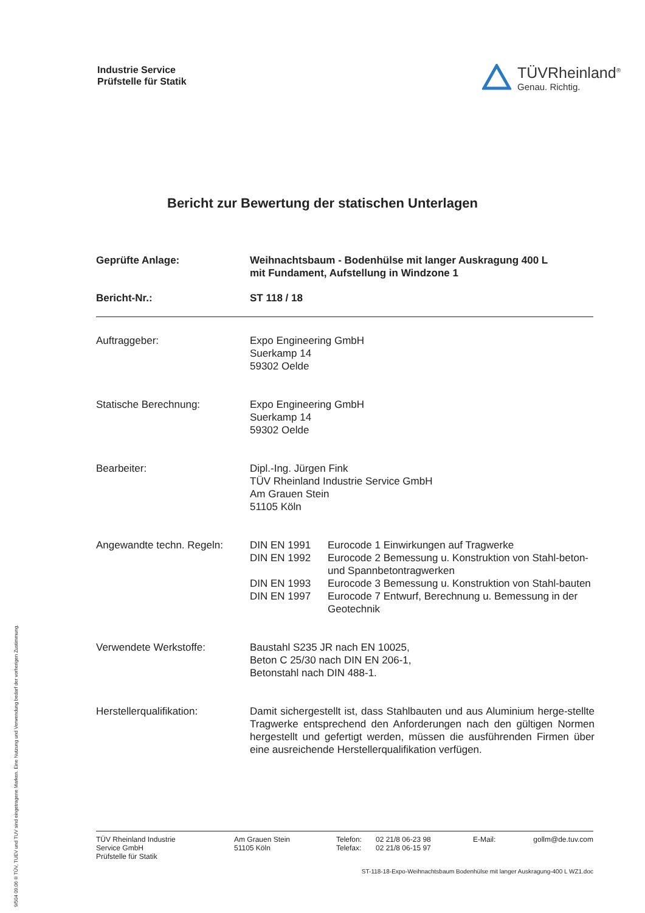Industrie Service
Prüfstelle für Statik
TÜVRheinland<sup>®</sup>
Genau. Richtig.
Bericht zur Bewertung der statischen Unterlagen
| Geprüfte Anlage: | Weihnachtsbaum - Bodenhülse mit langer Auskragung 400 L mit Fundament, Aufstellung in Windzone 1 |
| Bericht-Nr.: | ST 118 / 18 |
| Auftraggeber: | Expo Engineering GmbH Suerkamp 14 59302 Oelde |
| Statische Berechnung: | Expo Engineering GmbH Suerkamp 14 59302 Oelde |
| Bearbeiter: | Dipl.-Ing. Jürgen Fink TÜV Rheinland Industrie Service GmbH Am Grauen Stein 51105 Köln |
| Angewandte techn. Regeln: | / DIN EN 1991 / Eurocode 1 Einwirkungen auf Tragwerke / / DIN EN 1992 / Eurocode 2 Bemessung u. Konstruktion von Stahl-beton- und Spannbetontragwerken / / DIN EN 1993 / Eurocode 3 Bemessung u. Konstruktion von Stahl-bauten / / DIN EN 1997 / Eurocode 7 Entwurf, Berechnung u. Bemessung in der Geotechnik / |
| Verwendete Werkstoffe: | Baustahl S235 JR nach EN 10025, Beton C 25/30 nach DIN EN 206-1, Betonstahl nach DIN 488-1. |
| Herstellerqualifikation: | Damit sichergestellt ist, dass Stahlbauten und aus Aluminium herge-stellte Tragwerke entsprechend den Anforderungen nach den gültigen Normen hergestellt und gefertigt werden, müssen die ausführenden Firmen über eine ausreichende Herstellerqualifikation verfügen. |
| TÜV Rheinland Industrie Service GmbH Prüfstelle für Statik | Am Grauen Stein 51105 Köln | Telefon: Telefax: | 02 21/8 06-23 98 02 21/8 06-15 97 | E-Mail: | gollm@de.tuv.com |
ST-118-18-Expo-Weihnachtsbaum Bodenhülse mit langer Auskragung-400 L WZ1.doc
9/504 09.06 ® TÜV, TUEV und TUV sind eingetragene Marken. Eine Nutzung und Verwendung bedarf der vorherigen Zustimmung.